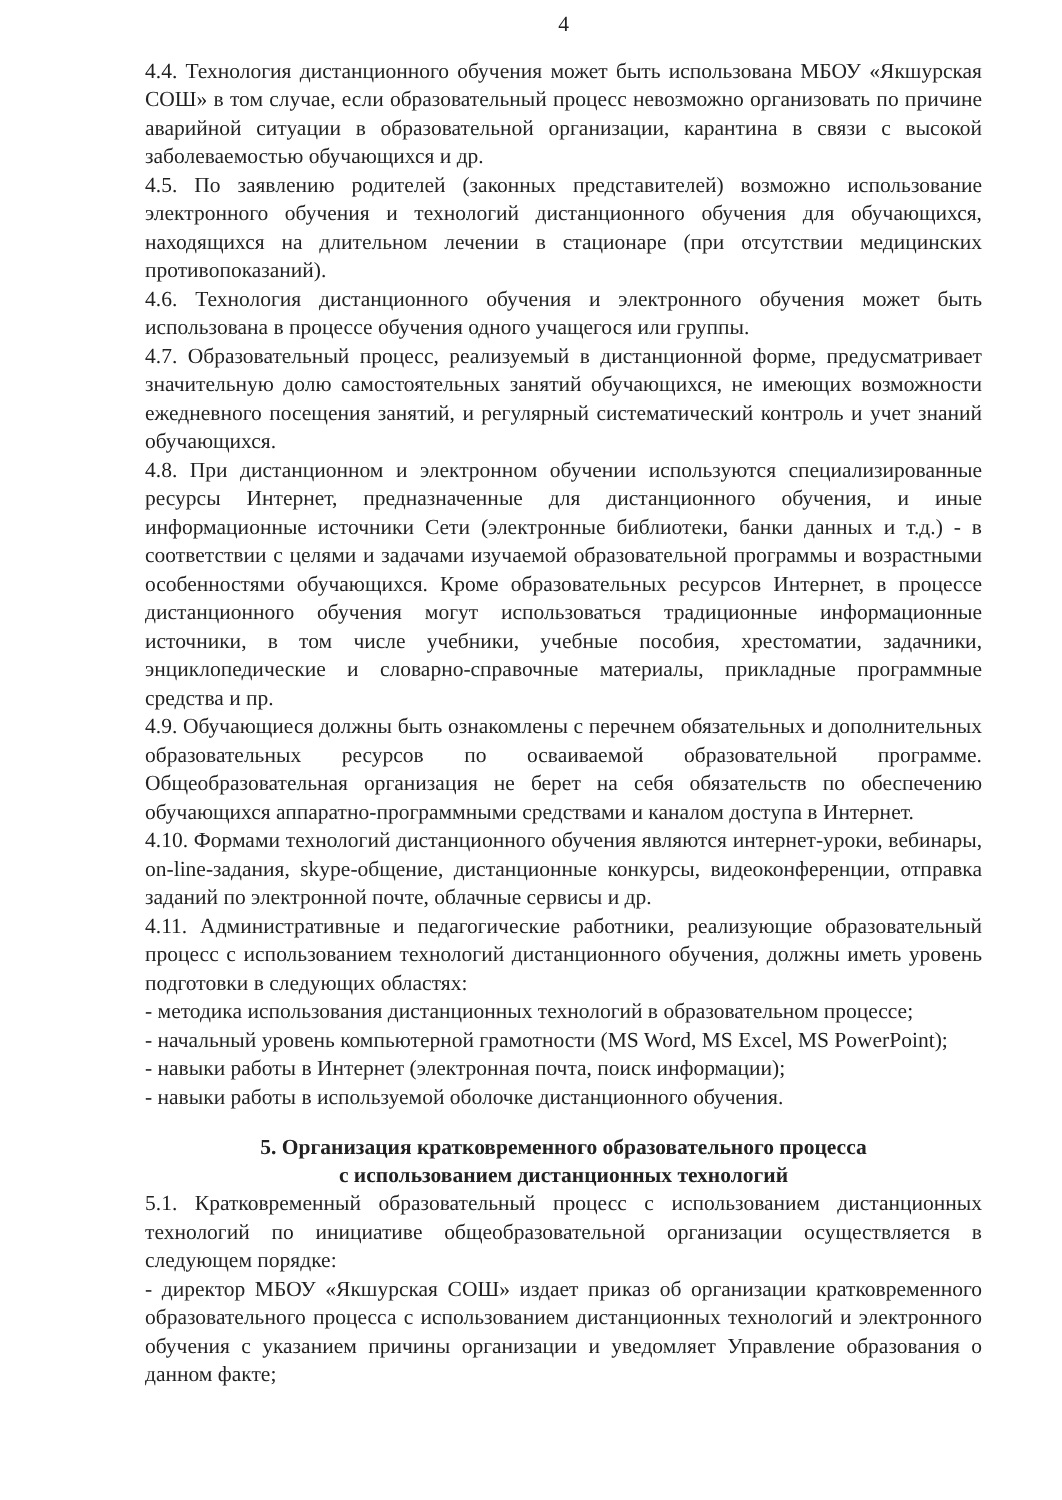4
4.4. Технология дистанционного обучения может быть использована МБОУ «Якшурская СОШ» в том случае, если образовательный процесс невозможно организовать по причине аварийной ситуации в образовательной организации, карантина в связи с высокой заболеваемостью обучающихся и др.
4.5. По заявлению родителей (законных представителей) возможно использование электронного обучения и технологий дистанционного обучения для обучающихся, находящихся на длительном лечении в стационаре (при отсутствии медицинских противопоказаний).
4.6. Технология дистанционного обучения и электронного обучения может быть использована в процессе обучения одного учащегося или группы.
4.7. Образовательный процесс, реализуемый в дистанционной форме, предусматривает значительную долю самостоятельных занятий обучающихся, не имеющих возможности ежедневного посещения занятий, и регулярный систематический контроль и учет знаний обучающихся.
4.8. При дистанционном и электронном обучении используются специализированные ресурсы Интернет, предназначенные для дистанционного обучения, и иные информационные источники Сети (электронные библиотеки, банки данных и т.д.) - в соответствии с целями и задачами изучаемой образовательной программы и возрастными особенностями обучающихся. Кроме образовательных ресурсов Интернет, в процессе дистанционного обучения могут использоваться традиционные информационные источники, в том числе учебники, учебные пособия, хрестоматии, задачники, энциклопедические и словарно-справочные материалы, прикладные программные средства и пр.
4.9. Обучающиеся должны быть ознакомлены с перечнем обязательных и дополнительных образовательных ресурсов по осваиваемой образовательной программе. Общеобразовательная организация не берет на себя обязательств по обеспечению обучающихся аппаратно-программными средствами и каналом доступа в Интернет.
4.10. Формами технологий дистанционного обучения являются интернет-уроки, вебинары, on-line-задания, skype-общение, дистанционные конкурсы, видеоконференции, отправка заданий по электронной почте, облачные сервисы и др.
4.11. Административные и педагогические работники, реализующие образовательный процесс с использованием технологий дистанционного обучения, должны иметь уровень подготовки в следующих областях:
- методика использования дистанционных технологий в образовательном процессе;
- начальный уровень компьютерной грамотности (MS Word, MS Excel, MS PowerPoint);
- навыки работы в Интернет (электронная почта, поиск информации);
- навыки работы в используемой оболочке дистанционного обучения.
5. Организация кратковременного образовательного процесса
с использованием дистанционных технологий
5.1. Кратковременный образовательный процесс с использованием дистанционных технологий по инициативе общеобразовательной организации осуществляется в следующем порядке:
- директор МБОУ «Якшурская СОШ» издает приказ об организации кратковременного образовательного процесса с использованием дистанционных технологий и электронного обучения с указанием причины организации и уведомляет Управление образования о данном факте;